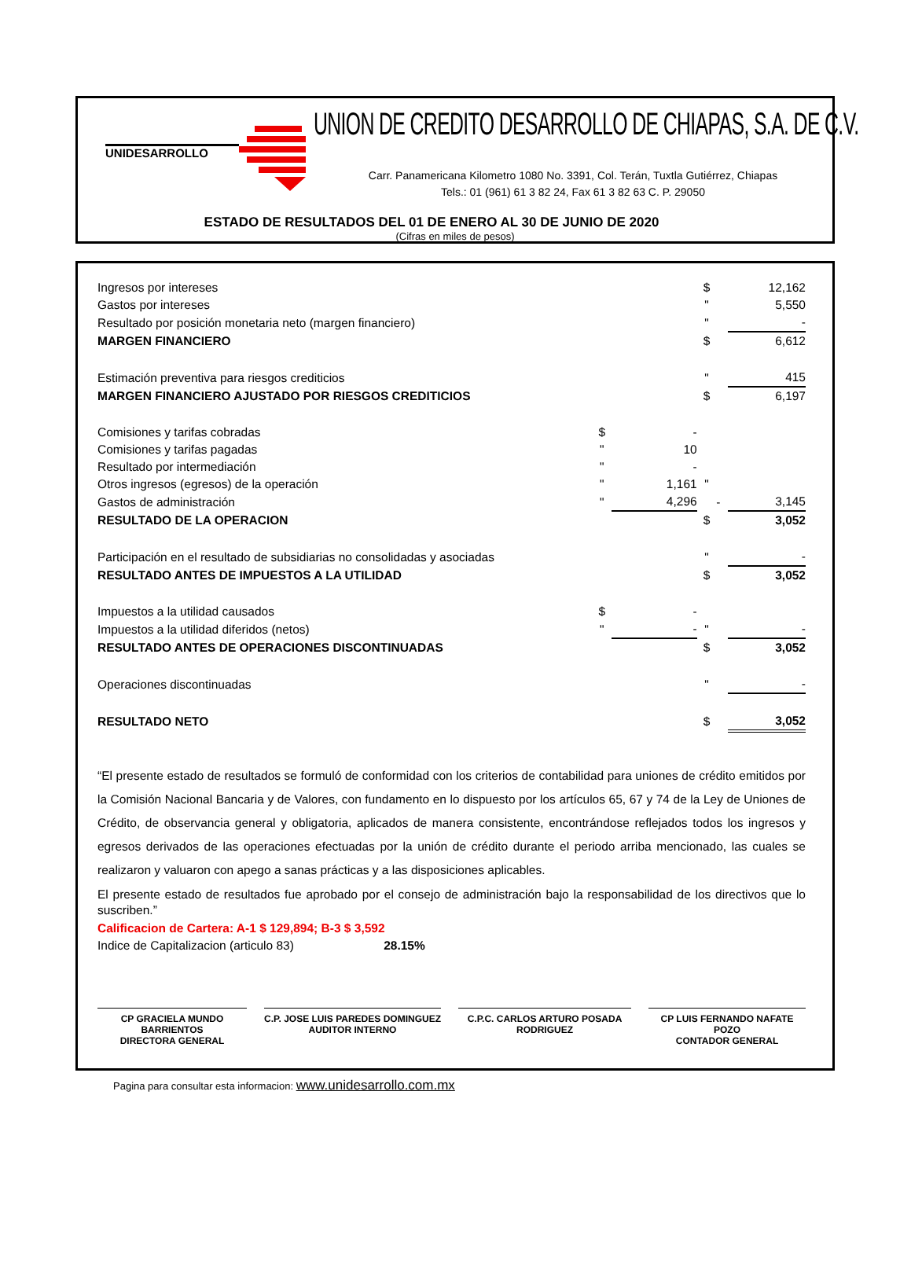UNIDESARROLLO
UNION DE CREDITO DESARROLLO DE CHIAPAS, S.A. DE C.V.
Carr. Panamericana Kilometro 1080 No. 3391, Col. Terán, Tuxtla Gutiérrez, Chiapas
Tels.: 01 (961) 61 3 82 24, Fax 61 3 82 63 C. P. 29050
ESTADO DE RESULTADOS DEL 01 DE ENERO AL 30 DE JUNIO DE 2020
(Cifras en miles de pesos)
| Ingresos por intereses | | | $ | | 12,162 |
| Gastos por intereses | | | " | | 5,550 |
| Resultado por posición monetaria neto (margen financiero) | | | " | | - |
| MARGEN FINANCIERO | | | $ | | 6,612 |
| Estimación preventiva para riesgos crediticios | | | " | | 415 |
| MARGEN FINANCIERO AJUSTADO POR RIESGOS CREDITICIOS | | | $ | | 6,197 |
| Comisiones y tarifas cobradas | $ | - | | | |
| Comisiones y tarifas pagadas | " | 10 | | | |
| Resultado por intermediación | " | - | | | |
| Otros ingresos (egresos) de la operación | " | 1,161 | " | | |
| Gastos de administración | " | 4,296 | | - | 3,145 |
| RESULTADO DE LA OPERACION | | | $ | | 3,052 |
| Participación en el resultado de subsidiarias no consolidadas y asociadas | | | " | | - |
| RESULTADO ANTES DE IMPUESTOS A LA UTILIDAD | | | $ | | 3,052 |
| Impuestos a la utilidad causados | $ | - | | | |
| Impuestos a la utilidad diferidos (netos) | " | - | " | | - |
| RESULTADO ANTES DE OPERACIONES DISCONTINUADAS | | | $ | | 3,052 |
| Operaciones discontinuadas | | | " | | - |
| RESULTADO NETO | | | $ | | 3,052 |
“El presente estado de resultados se formuló de conformidad con los criterios de contabilidad para uniones de crédito emitidos por la Comisión Nacional Bancaria y de Valores, con fundamento en lo dispuesto por los artículos 65, 67 y 74 de la Ley de Uniones de Crédito, de observancia general y obligatoria, aplicados de manera consistente, encontrándose reflejados todos los ingresos y egresos derivados de las operaciones efectuadas por la unión de crédito durante el periodo arriba mencionado, las cuales se realizaron y valuaron con apego a sanas prácticas y a las disposiciones aplicables.
El presente estado de resultados fue aprobado por el consejo de administración bajo la responsabilidad de los directivos que lo suscriben.”
Calificacion de Cartera: A-1 $ 129,894; B-3 $ 3,592
Indice de Capitalizacion (articulo 83) 28.15%
CP GRACIELA MUNDO BARRIENTOS
DIRECTORA GENERAL
C.P. JOSE LUIS PAREDES DOMINGUEZ
AUDITOR INTERNO
C.P.C. CARLOS ARTURO POSADA RODRIGUEZ
CP LUIS FERNANDO NAFATE POZO
CONTADOR GENERAL
Pagina para consultar esta informacion: www.unidesarrollo.com.mx